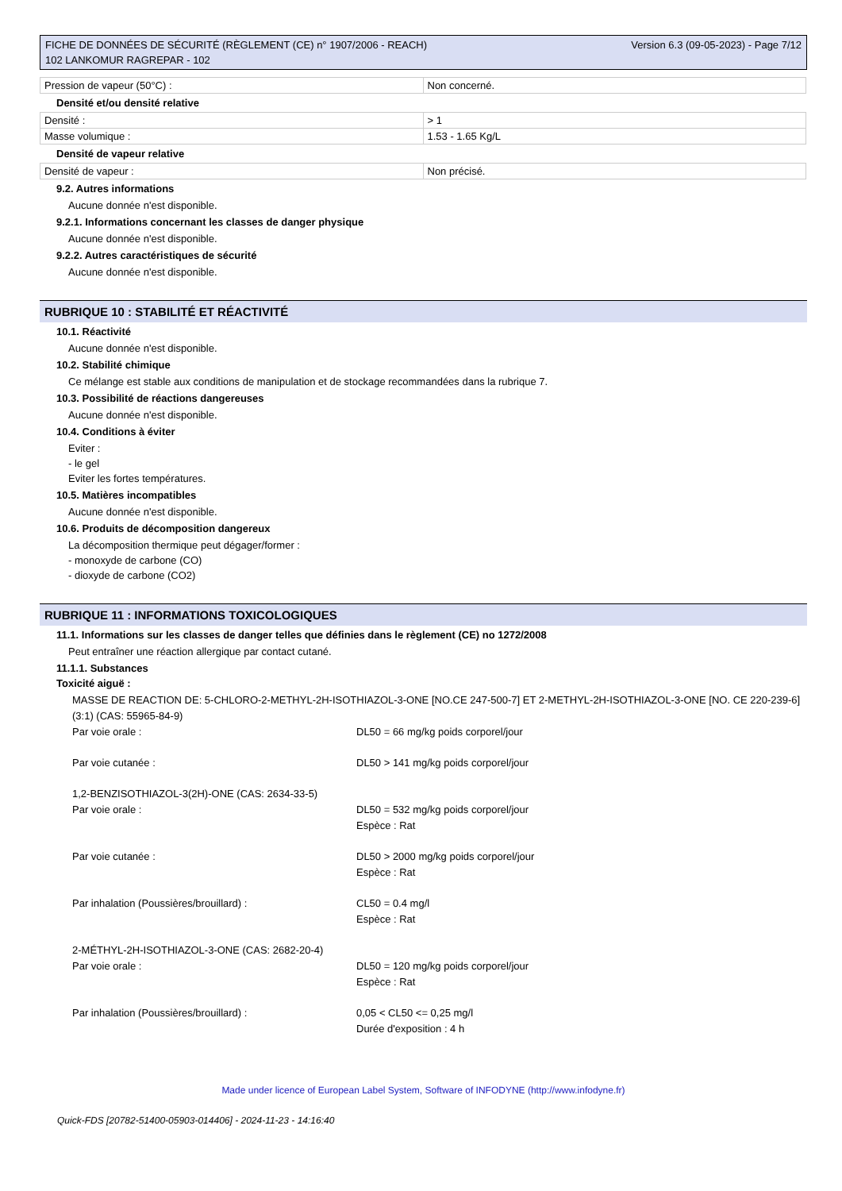FICHE DE DONNÉES DE SÉCURITÉ (RÈGLEMENT (CE) n° 1907/2006 - REACH)
102 LANKOMUR RAGREPAR - 102
Version 6.3 (09-05-2023) - Page 7/12
| Pression de vapeur (50°C) : | Non concerné. |
Densité et/ou densité relative
| Densité : | > 1 |
| Masse volumique : | 1.53 - 1.65 Kg/L |
Densité de vapeur relative
| Densité de vapeur : | Non précisé. |
9.2. Autres informations
Aucune donnée n'est disponible.
9.2.1. Informations concernant les classes de danger physique
Aucune donnée n'est disponible.
9.2.2. Autres caractéristiques de sécurité
Aucune donnée n'est disponible.
RUBRIQUE 10 : STABILITÉ ET RÉACTIVITÉ
10.1. Réactivité
Aucune donnée n'est disponible.
10.2. Stabilité chimique
Ce mélange est stable aux conditions de manipulation et de stockage recommandées dans la rubrique 7.
10.3. Possibilité de réactions dangereuses
Aucune donnée n'est disponible.
10.4. Conditions à éviter
Eviter :
- le gel
Eviter les fortes températures.
10.5. Matières incompatibles
Aucune donnée n'est disponible.
10.6. Produits de décomposition dangereux
La décomposition thermique peut dégager/former :
- monoxyde de carbone (CO)
- dioxyde de carbone (CO2)
RUBRIQUE 11 : INFORMATIONS TOXICOLOGIQUES
11.1. Informations sur les classes de danger telles que définies dans le règlement (CE) no 1272/2008
Peut entraîner une réaction allergique par contact cutané.
11.1.1. Substances
Toxicité aiguë :
MASSE DE REACTION DE: 5-CHLORO-2-METHYL-2H-ISOTHIAZOL-3-ONE [NO.CE 247-500-7] ET 2-METHYL-2H-ISOTHIAZOL-3-ONE [NO. CE 220-239-6] (3:1) (CAS: 55965-84-9)
Par voie orale : DL50 = 66 mg/kg poids corporel/jour
Par voie cutanée : DL50 > 141 mg/kg poids corporel/jour
1,2-BENZISOTHIAZOL-3(2H)-ONE (CAS: 2634-33-5)
Par voie orale : DL50 = 532 mg/kg poids corporel/jour
Espèce : Rat
Par voie cutanée : DL50 > 2000 mg/kg poids corporel/jour
Espèce : Rat
Par inhalation (Poussières/brouillard) : CL50 = 0.4 mg/l
Espèce : Rat
2-MÉTHYL-2H-ISOTHIAZOL-3-ONE (CAS: 2682-20-4)
Par voie orale : DL50 = 120 mg/kg poids corporel/jour
Espèce : Rat
Par inhalation (Poussières/brouillard) : 0,05 < CL50 <= 0,25 mg/l
Durée d'exposition : 4 h
Made under licence of European Label System, Software of INFODYNE (http://www.infodyne.fr)
Quick-FDS [20782-51400-05903-014406] - 2024-11-23 - 14:16:40